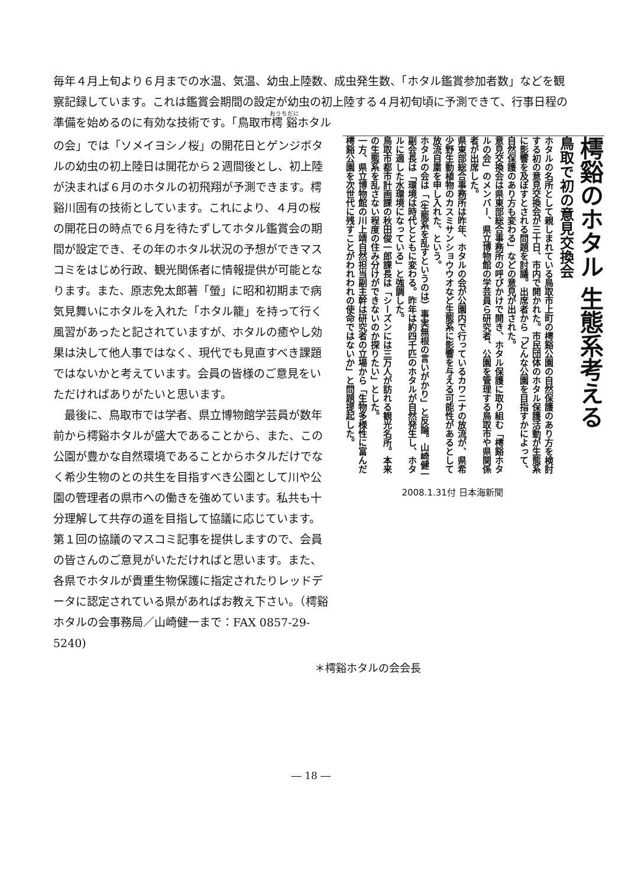毎年４月上旬より６月までの水温、気温、幼虫上陸数、成虫発生数、「ホタル鑑賞参加者数」などを観察記録しています。これは鑑賞会期間の設定が幼虫の初上陸する４月初旬頃に予測できて、行事日程の準備を始めるのに有効な技術です。「鳥取市樗谿ホタル
の会」では「ソメイヨシノ桜」の開花日とゲンジボタルの幼虫の初上陸日は開花から２週間後とし、初上陸が決まれば６月のホタルの初飛翔が予測できます。樗谿川固有の技術としています。これにより、４月の桜の開花日の時点で６月を待たずしてホタル鑑賞会の期間が設定でき、その年のホタル状況の予想ができマスコミをはじめ行政、観光関係者に情報提供が可能となります。また、原志免太郎著「螢」に昭和初期まで病気見舞いにホタルを入れた「ホタル籠」を持って行く風習があったと記されていますが、ホタルの癒やし効果は決して他人事ではなく、現代でも見直すべき課題ではないかと考えています。会員の皆様のご意見をいただければありがたいと思います。
　最後に、鳥取市では学者、県立博物館学芸員が数年前から樗谿ホタルが盛大であることから、また、この公園が豊かな自然環境であることからホタルだけでなく希少生物のとの共生を目指すべき公園として川や公園の管理者の県市への働きを強めています。私共も十分理解して共存の道を目指して協議に応じています。第１回の協議のマスコミ記事を提供しますので、会員の皆さんのご意見がいただければと思います。また、各県でホタルが貴重生物保護に指定されたりレッドデータに認定されている県があればお教え下さい。（樗谿ホタルの会事務局／山崎健一まで：FAX 0857-29-5240)
樗谿のホタル 生態系考える
鳥取で初の意見交換会
ホタルの名所として親しまれている鳥取市上町の樗谿公園の自然保護のあり方を検討する初の意見交換会が三十日、市内で開かれた。市民団体のホタル保護活動が生態系に影響を及ぼすとされる問題を討議。出席者から「どんな公園を目指すかによって、自然保護のあり方も変わる」などの意見が出された。
意見交換会は県東部総合事務所の呼びかけで開き、ホタル保護に取り組む「樗谿ホタルの会」のメンバー、県立博物館の学芸員ら研究者、公園を管理する鳥取市や県関係者が出席した。
県東部総合事務所は昨年、ホタルの会が公園内で行っているカワニナの放流が、県希少野生動植物のカスミサンショウウオなど生態系に影響を与える可能性があるとして放流自粛を申し入れた、という。
ホタルの会は「（生態系を乱すというのは）事実無根の言いがかり」と反論。山崎健一副会長は「環境は時代とともに変わる。昨年は約四千匹のホタルが自然発生し、ホタルに適した水環境になっている」と強調した。
鳥取市都市計画課の秋田俊一郎課長は「シーズンには三万人が訪れる観光名所。本来の生態系を乱さない程度の住み分けができないのか探りたい」とした。
一方、県立博物館の川上靖自然担当副主幹は研究者の立場から「生物多様性に富んだ樗谿公園を次世代に残すことがわれわれの使命ではないか」と問題提起した。
2008.1.31付 日本海新聞
＊樗谿ホタルの会会長
― 18 ―